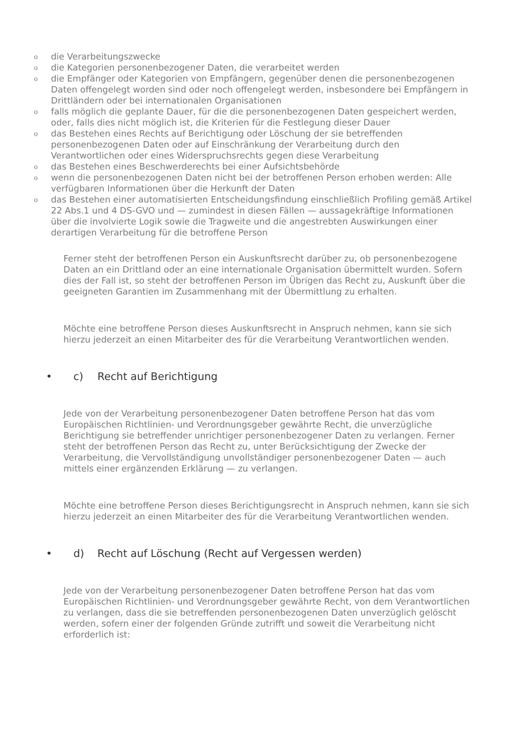odie Verarbeitungszwecke
odie Kategorien personenbezogener Daten, die verarbeitet werden
odie Empfänger oder Kategorien von Empfängern, gegenüber denen die personenbezogenen Daten offengelegt worden sind oder noch offengelegt werden, insbesondere bei Empfängern in Drittländern oder bei internationalen Organisationen
ofalls möglich die geplante Dauer, für die die personenbezogenen Daten gespeichert werden, oder, falls dies nicht möglich ist, die Kriterien für die Festlegung dieser Dauer
odas Bestehen eines Rechts auf Berichtigung oder Löschung der sie betreffenden personenbezogenen Daten oder auf Einschränkung der Verarbeitung durch den Verantwortlichen oder eines Widerspruchsrechts gegen diese Verarbeitung
odas Bestehen eines Beschwerderechts bei einer Aufsichtsbehörde
owenn die personenbezogenen Daten nicht bei der betroffenen Person erhoben werden: Alle verfügbaren Informationen über die Herkunft der Daten
odas Bestehen einer automatisierten Entscheidungsfindung einschließlich Profiling gemäß Artikel 22 Abs.1 und 4 DS-GVO und — zumindest in diesen Fällen — aussagekräftige Informationen über die involvierte Logik sowie die Tragweite und die angestrebten Auswirkungen einer derartigen Verarbeitung für die betroffene Person
Ferner steht der betroffenen Person ein Auskunftsrecht darüber zu, ob personenbezogene Daten an ein Drittland oder an eine internationale Organisation übermittelt wurden. Sofern dies der Fall ist, so steht der betroffenen Person im Übrigen das Recht zu, Auskunft über die geeigneten Garantien im Zusammenhang mit der Übermittlung zu erhalten.
Möchte eine betroffene Person dieses Auskunftsrecht in Anspruch nehmen, kann sie sich hierzu jederzeit an einen Mitarbeiter des für die Verarbeitung Verantwortlichen wenden.
• c) Recht auf Berichtigung
Jede von der Verarbeitung personenbezogener Daten betroffene Person hat das vom Europäischen Richtlinien- und Verordnungsgeber gewährte Recht, die unverzügliche Berichtigung sie betreffender unrichtiger personenbezogener Daten zu verlangen. Ferner steht der betroffenen Person das Recht zu, unter Berücksichtigung der Zwecke der Verarbeitung, die Vervollständigung unvollständiger personenbezogener Daten — auch mittels einer ergänzenden Erklärung — zu verlangen.
Möchte eine betroffene Person dieses Berichtigungsrecht in Anspruch nehmen, kann sie sich hierzu jederzeit an einen Mitarbeiter des für die Verarbeitung Verantwortlichen wenden.
• d) Recht auf Löschung (Recht auf Vergessen werden)
Jede von der Verarbeitung personenbezogener Daten betroffene Person hat das vom Europäischen Richtlinien- und Verordnungsgeber gewährte Recht, von dem Verantwortlichen zu verlangen, dass die sie betreffenden personenbezogenen Daten unverzüglich gelöscht werden, sofern einer der folgenden Gründe zutrifft und soweit die Verarbeitung nicht erforderlich ist: